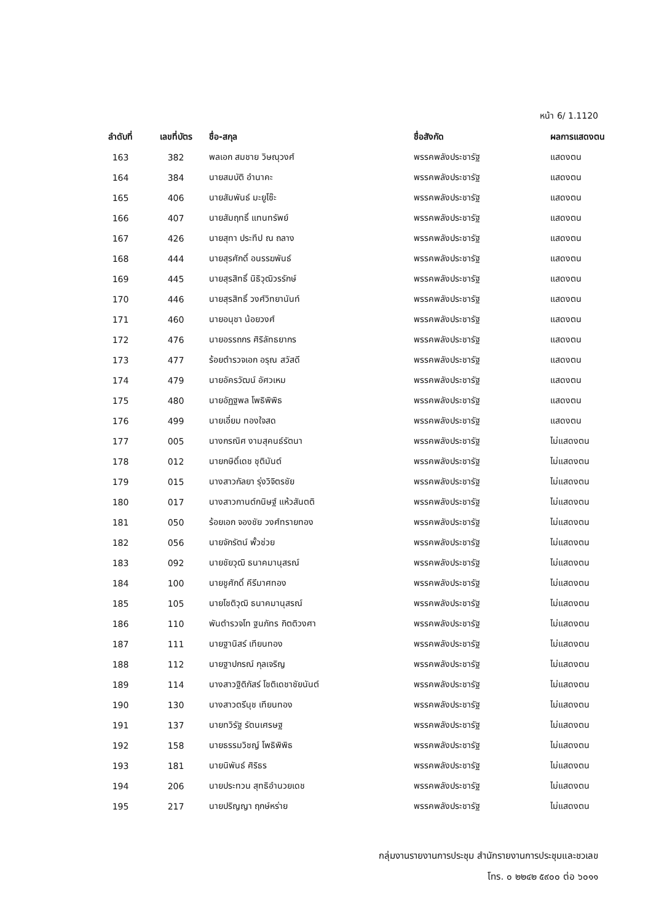หน้า 6/ 1.1120
| ลำดับที่ | เลขที่บัตร | ชื่อ-สกุล | ชื่อสังกัด | ผลการแสดงตน |
| --- | --- | --- | --- | --- |
| 163 | 382 | พลเอก สมชาย วิษณุวงศ์ | พรรคพลังประชารัฐ | แสดงตน |
| 164 | 384 | นายสมบัติ อำนาคะ | พรรคพลังประชารัฐ | แสดงตน |
| 165 | 406 | นายสัมพันธ์ มะยูโซ๊ะ | พรรคพลังประชารัฐ | แสดงตน |
| 166 | 407 | นายสัมฤทธิ์ แทนทรัพย์ | พรรคพลังประชารัฐ | แสดงตน |
| 167 | 426 | นายสุทา ประทีป ณ ถลาง | พรรคพลังประชารัฐ | แสดงตน |
| 168 | 444 | นายสุรศักดิ์ อนรรฆพันธ์ | พรรคพลังประชารัฐ | แสดงตน |
| 169 | 445 | นายสุรสิทธิ์ นิธิวุฒิวรรักษ์ | พรรคพลังประชารัฐ | แสดงตน |
| 170 | 446 | นายสุรสิทธิ์ วงศ์วิทยานันท์ | พรรคพลังประชารัฐ | แสดงตน |
| 171 | 460 | นายอนุชา น้อยวงศ์ | พรรคพลังประชารัฐ | แสดงตน |
| 172 | 476 | นายอรรถกร ศิริลัทธยากร | พรรคพลังประชารัฐ | แสดงตน |
| 173 | 477 | ร้อยตำรวจเอก อรุณ สวัสดี | พรรคพลังประชารัฐ | แสดงตน |
| 174 | 479 | นายอัครวัฒน์ อัศวเหม | พรรคพลังประชารัฐ | แสดงตน |
| 175 | 480 | นายอัฏฐพล โพธิพิพิธ | พรรคพลังประชารัฐ | แสดงตน |
| 176 | 499 | นายเอี่ยม ทองใจสด | พรรคพลังประชารัฐ | แสดงตน |
| 177 | 005 | นางกรณิศ งามสุคนธ์รัตนา | พรรคพลังประชารัฐ | ไม่แสดงตน |
| 178 | 012 | นายกษิดิ์เดช ชุติมันต์ | พรรคพลังประชารัฐ | ไม่แสดงตน |
| 179 | 015 | นางสาวกัลยา รุ่งวิจิตรชัย | พรรคพลังประชารัฐ | ไม่แสดงตน |
| 180 | 017 | นางสาวกานต์กนิษฐ์ แห้วสันตติ | พรรคพลังประชารัฐ | ไม่แสดงตน |
| 181 | 050 | ร้อยเอก จองชัย วงศ์ทรายทอง | พรรคพลังประชารัฐ | ไม่แสดงตน |
| 182 | 056 | นายจักรัตน์ พั้วช่วย | พรรคพลังประชารัฐ | ไม่แสดงตน |
| 183 | 092 | นายชัยวุฒิ ธนาคมานุสรณ์ | พรรคพลังประชารัฐ | ไม่แสดงตน |
| 184 | 100 | นายชูศักดิ์ คีรีมาศทอง | พรรคพลังประชารัฐ | ไม่แสดงตน |
| 185 | 105 | นายโชติวุฒิ ธนาคมานุสรณ์ | พรรคพลังประชารัฐ | ไม่แสดงตน |
| 186 | 110 | พันตำรวจโท ฐนภัทร กิตติวงศา | พรรคพลังประชารัฐ | ไม่แสดงตน |
| 187 | 111 | นายฐานิสร์ เทียนทอง | พรรคพลังประชารัฐ | ไม่แสดงตน |
| 188 | 112 | นายฐาปกรณ์ กุลเจริญ | พรรคพลังประชารัฐ | ไม่แสดงตน |
| 189 | 114 | นางสาวฐิติภัสร์ โชติเดชาชัยนันต์ | พรรคพลังประชารัฐ | ไม่แสดงตน |
| 190 | 130 | นางสาวตรีนุช เทียนทอง | พรรคพลังประชารัฐ | ไม่แสดงตน |
| 191 | 137 | นายทวิรัฐ รัตนเศรษฐ | พรรคพลังประชารัฐ | ไม่แสดงตน |
| 192 | 158 | นายธรรมวิชญ์ โพธิพิพิธ | พรรคพลังประชารัฐ | ไม่แสดงตน |
| 193 | 181 | นายนิพันธ์ ศิริธร | พรรคพลังประชารัฐ | ไม่แสดงตน |
| 194 | 206 | นายประทวน สุทธิอำนวยเดช | พรรคพลังประชารัฐ | ไม่แสดงตน |
| 195 | 217 | นายปริญญา ฤกษ์หร่าย | พรรคพลังประชารัฐ | ไม่แสดงตน |
กลุ่มงานรายงานการประชุม สำนักรายงานการประชุมและชวเลข
โทร. ๐ ๒๒๔๒ ๕๙๐๐ ต่อ ๖๐๑๑